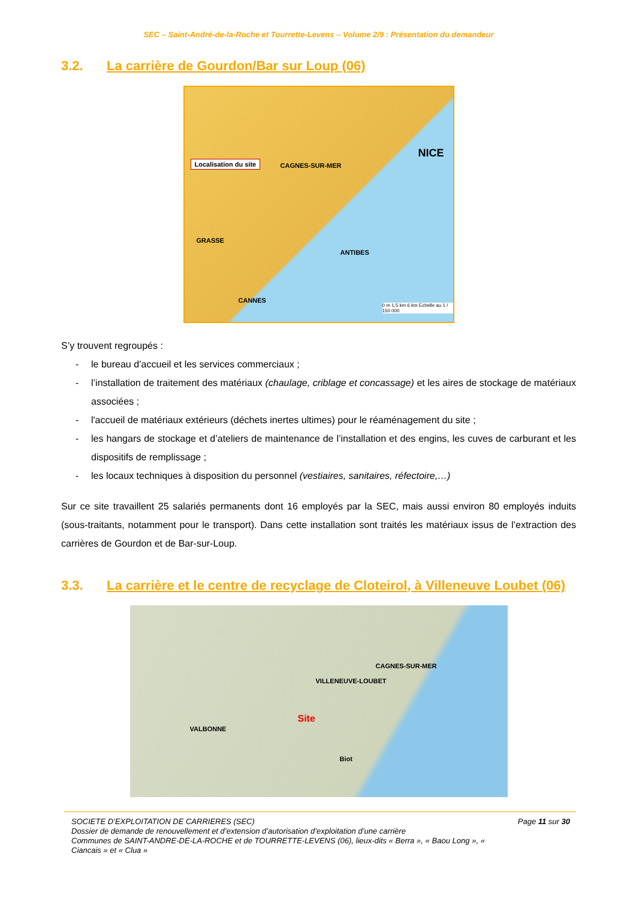SEC – Saint-André-de-la-Roche et Tourrette-Levens – Volume 2/9 : Présentation du demandeur
3.2. La carrière de Gourdon/Bar sur Loup (06)
Localisation du site
GRASSE
CAGNES-SUR-MER
NICE
ANTIBES
CANNES
0 m 1,5 km 6 km Echelle au 1 / 150 000
S’y trouvent regroupés :
- le bureau d’accueil et les services commerciaux ;
- l’installation de traitement des matériaux (chaulage, criblage et concassage) et les aires de stockage de matériaux associées ;
- l'accueil de matériaux extérieurs (déchets inertes ultimes) pour le réaménagement du site ;
- les hangars de stockage et d’ateliers de maintenance de l’installation et des engins, les cuves de carburant et les dispositifs de remplissage ;
- les locaux techniques à disposition du personnel (vestiaires, sanitaires, réfectoire,…)
Sur ce site travaillent 25 salariés permanents dont 16 employés par la SEC, mais aussi environ 80 employés induits (sous-traitants, notamment pour le transport). Dans cette installation sont traités les matériaux issus de l’extraction des carrières de Gourdon et de Bar-sur-Loup.
3.3. La carrière et le centre de recyclage de Cloteirol, à Villeneuve Loubet (06)
Site
VILLENEUVE-LOUBET
CAGNES-SUR-MER
VALBONNE
Biot
SOCIETE D’EXPLOITATION DE CARRIERES (SEC) Page 11 sur 30
Dossier de demande de renouvellement et d’extension d’autorisation d’exploitation d’une carrière
Communes de SAINT-ANDRE-DE-LA-ROCHE et de TOURRETTE-LEVENS (06), lieux-dits « Berra », « Baou Long », « Ciancais » et « Clua »